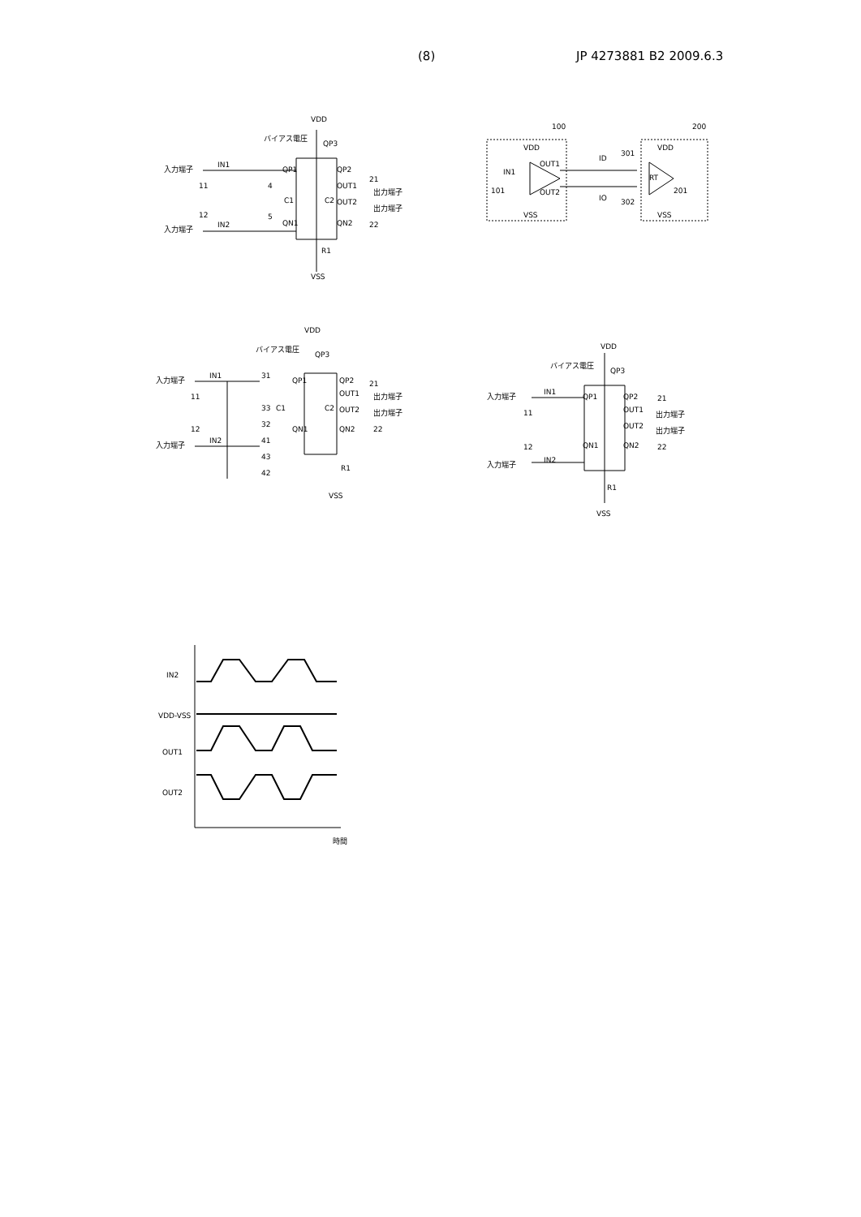(8) JP 4273881 B2 2009.6.3
VDD
バイアス電圧
QP3
入力端子
IN1
11
QP1
QP2
21
OUT1
出力端子
C1
C2
OUT2
出力端子
12
5
4
IN2
QN1
QN2
22
入力端子
R1
VSS
100
200
VDD
VDD
OUT1
ID
301
IN1
101
OUT2
IO
302
RT
201
VSS
VSS
VDD
バイアス電圧
QP3
入力端子
IN1
11
31
QP1
QP2
21
OUT1
出力端子
33
C1
C2
OUT2
出力端子
32
12
QN1
QN2
22
IN2
41
入力端子
43
R1
42
VSS
VDD
バイアス電圧
QP3
入力端子
IN1
11
QP1
QP2
21
OUT1
出力端子
OUT2
出力端子
22
12
QN1
QN2
IN2
入力端子
R1
VSS
IN2
VDD-VSS
OUT1
OUT2
時間